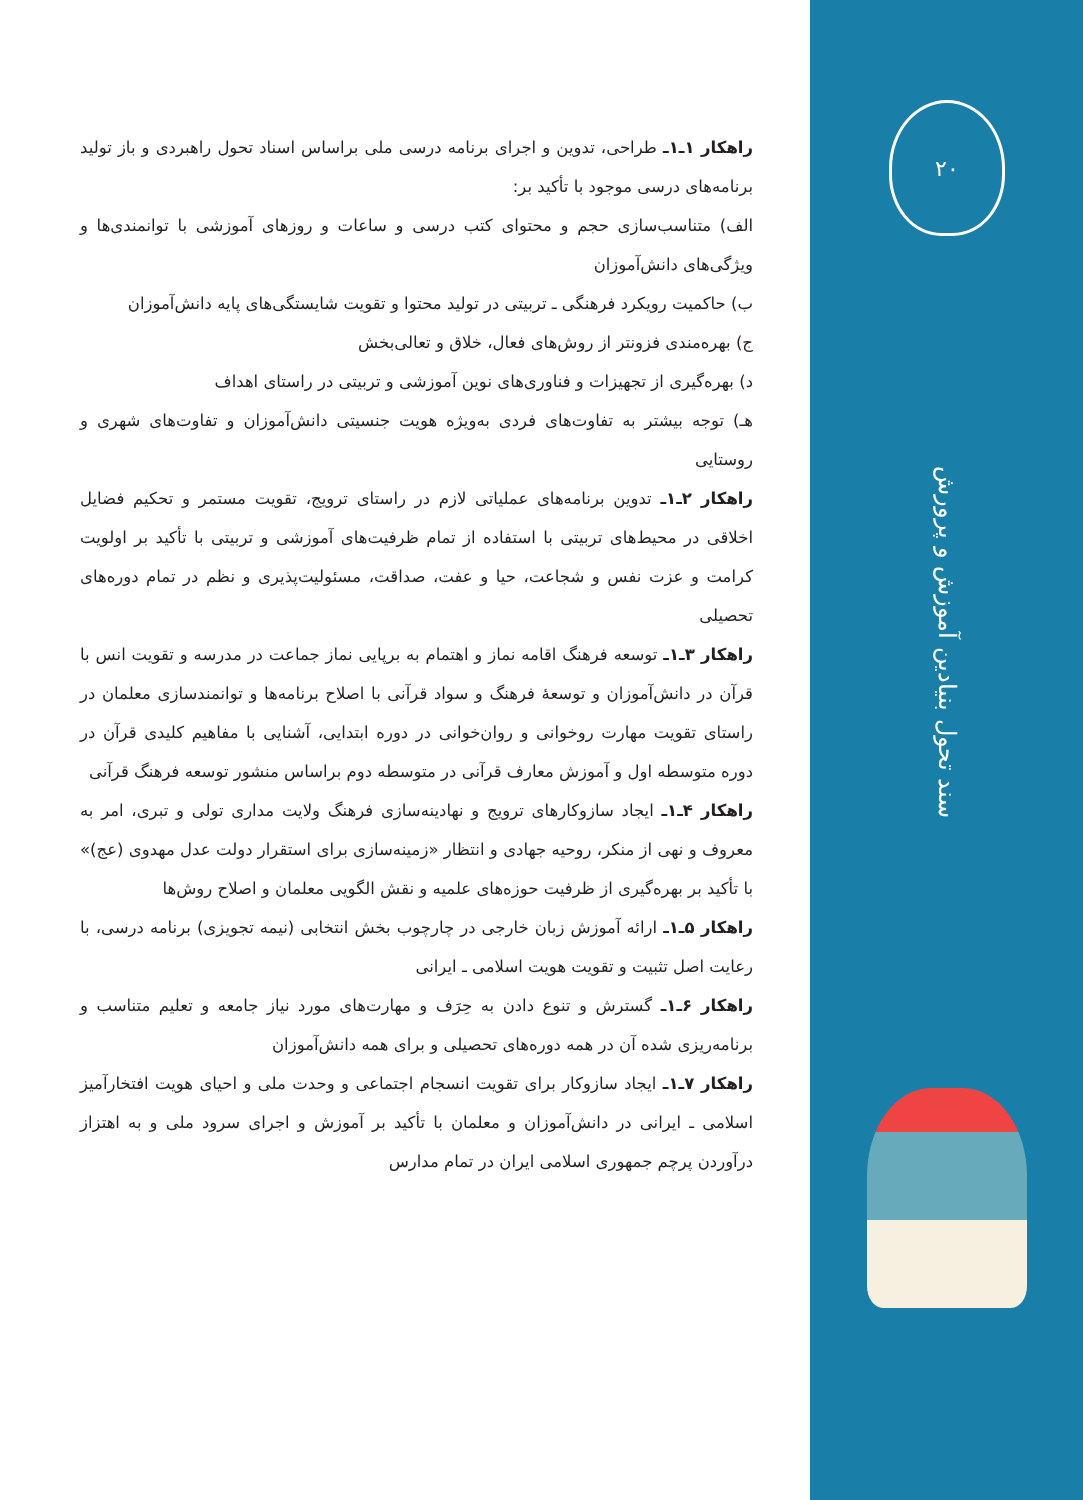راهکار ۱ـ۱ـ طراحی، تدوین و اجرای برنامه درسی ملی براساس اسناد تحول راهبردی و باز تولید برنامه‌های درسی موجود با تأکید بر:
الف) متناسب‌سازی حجم و محتوای کتب درسی و ساعات و روزهای آموزشی با توانمندی‌ها و ویژگی‌های دانش‌آموزان
ب) حاکمیت رویکرد فرهنگی ـ تربیتی در تولید محتوا و تقویت شایستگی‌های پایه دانش‌آموزان
ج) بهره‌مندی فزونتر از روش‌های فعال، خلاق و تعالی‌بخش
د) بهره‌گیری از تجهیزات و فناوری‌های نوین آموزشی و تربیتی در راستای اهداف
هـ) توجه بیشتر به تفاوت‌های فردی به‌ویژه هویت جنسیتی دانش‌آموزان و تفاوت‌های شهری و روستایی
راهکار ۲ـ۱ـ تدوین برنامه‌های عملیاتی لازم در راستای ترویج، تقویت مستمر و تحکیم فضایل اخلاقی در محیط‌های تربیتی با استفاده از تمام ظرفیت‌های آموزشی و تربیتی با تأکید بر اولویت کرامت و عزت نفس و شجاعت، حیا و عفت، صداقت، مسئولیت‌پذیری و نظم در تمام دوره‌های تحصیلی
راهکار ۳ـ۱ـ توسعه فرهنگ اقامه نماز و اهتمام به برپایی نماز جماعت در مدرسه و تقویت انس با قرآن در دانش‌آموزان و توسعهٔ فرهنگ و سواد قرآنی با اصلاح برنامه‌ها و توانمندسازی معلمان در راستای تقویت مهارت روخوانی و روان‌خوانی در دوره ابتدایی، آشنایی با مفاهیم کلیدی قرآن در دوره متوسطه اول و آموزش معارف قرآنی در متوسطه دوم براساس منشور توسعه فرهنگ قرآنی
راهکار ۴ـ۱ـ ایجاد سازوکارهای ترویج و نهادینه‌سازی فرهنگ ولایت مداری تولی و تبری، امر به معروف و نهی از منکر، روحیه جهادی و انتظار «زمینه‌سازی برای استقرار دولت عدل مهدوی (عج)» با تأکید بر بهره‌گیری از ظرفیت حوزه‌های علمیه و نقش الگویی معلمان و اصلاح روش‌ها
راهکار ۵ـ۱ـ ارائه آموزش زبان خارجی در چارچوب بخش انتخابی (نیمه تجویزی) برنامه درسی، با رعایت اصل تثبیت و تقویت هویت اسلامی ـ ایرانی
راهکار ۶ـ۱ـ گسترش و تنوع دادن به حِرَف و مهارت‌های مورد نیاز جامعه و تعلیم متناسب و برنامه‌ریزی شده آن در همه دوره‌های تحصیلی و برای همه دانش‌آموزان
راهکار ۷ـ۱ـ ایجاد سازوکار برای تقویت انسجام اجتماعی و وحدت ملی و احیای هویت افتخارآمیز اسلامی ـ ایرانی در دانش‌آموزان و معلمان با تأکید بر آموزش و اجرای سرود ملی و به اهتزاز درآوردن پرچم جمهوری اسلامی ایران در تمام مدارس
۲۰
سند تحول بنیادین آموزش و پرورش